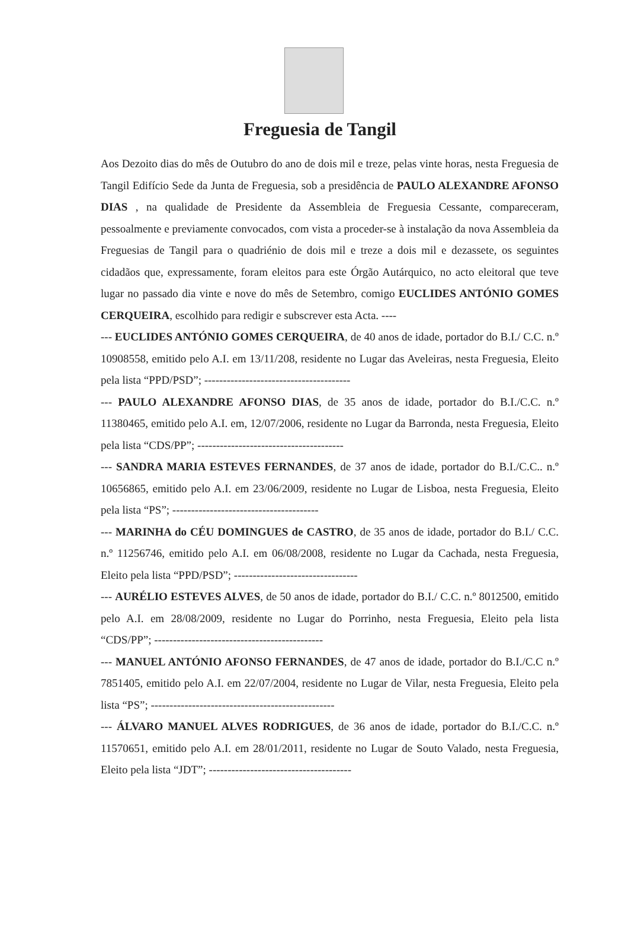Freguesia de Tangil
Aos Dezoito dias do mês de Outubro do ano de dois mil e treze, pelas vinte horas, nesta Freguesia de Tangil Edifício Sede da Junta de Freguesia, sob a presidência de PAULO ALEXANDRE AFONSO DIAS , na qualidade de Presidente da Assembleia de Freguesia Cessante, compareceram, pessoalmente e previamente convocados, com vista a proceder-se à instalação da nova Assembleia da Freguesias de Tangil para o quadriénio de dois mil e treze a dois mil e dezassete, os seguintes cidadãos que, expressamente, foram eleitos para este Órgão Autárquico, no acto eleitoral que teve lugar no passado dia vinte e nove do mês de Setembro, comigo EUCLIDES ANTÓNIO GOMES CERQUEIRA, escolhido para redigir e subscrever esta Acta. ----
--- EUCLIDES ANTÓNIO GOMES CERQUEIRA, de 40 anos de idade, portador do B.I./ C.C. n.º 10908558, emitido pelo A.I. em 13/11/208, residente no Lugar das Aveleiras, nesta Freguesia, Eleito pela lista “PPD/PSD”; ---------------------------------------
--- PAULO ALEXANDRE AFONSO DIAS, de 35 anos de idade, portador do B.I./C.C. n.º 11380465, emitido pelo A.I. em, 12/07/2006, residente no Lugar da Barronda, nesta Freguesia, Eleito pela lista “CDS/PP”; ---------------------------------------
--- SANDRA MARIA ESTEVES FERNANDES, de 37 anos de idade, portador do B.I./C.C.. n.º 10656865, emitido pelo A.I. em 23/06/2009, residente no Lugar de Lisboa, nesta Freguesia, Eleito pela lista “PS”; ---------------------------------------
--- MARINHA do CÉU DOMINGUES de CASTRO, de 35 anos de idade, portador do B.I./ C.C. n.º 11256746, emitido pelo A.I. em 06/08/2008, residente no Lugar da Cachada, nesta Freguesia, Eleito pela lista “PPD/PSD”; ---------------------------------
--- AURÉLIO ESTEVES ALVES, de 50 anos de idade, portador do B.I./ C.C. n.º 8012500, emitido pelo A.I. em 28/08/2009, residente no Lugar do Porrinho, nesta Freguesia, Eleito pela lista “CDS/PP”; ---------------------------------------------
--- MANUEL ANTÓNIO AFONSO FERNANDES, de 47 anos de idade, portador do B.I./C.C n.º 7851405, emitido pelo A.I. em 22/07/2004, residente no Lugar de Vilar, nesta Freguesia, Eleito pela lista “PS”; -------------------------------------------------
--- ÁLVARO MANUEL ALVES RODRIGUES, de 36 anos de idade, portador do B.I./C.C. n.º 11570651, emitido pelo A.I. em 28/01/2011, residente no Lugar de Souto Valado, nesta Freguesia, Eleito pela lista “JDT”; --------------------------------------